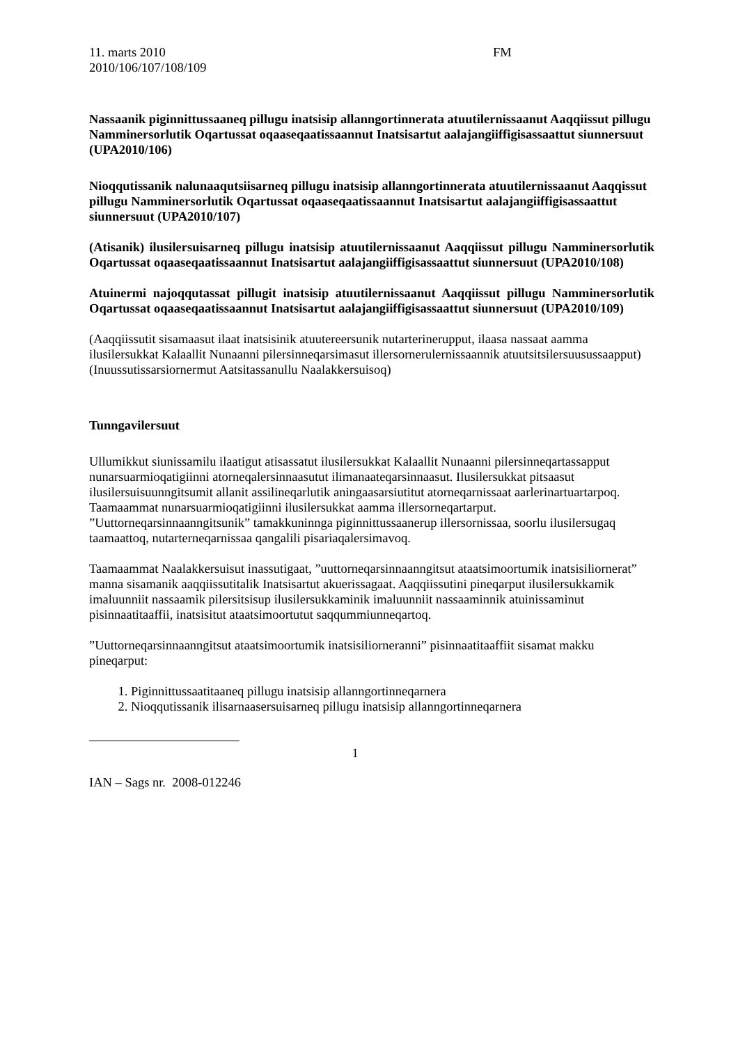11. marts 2010
2010/106/107/108/109
FM
Nassaanik piginnittussaaneq pillugu inatsisip allanngortinnerata atuutilernissaanut Aaqqiissut pillugu Namminersorlutik Oqartussat oqaaseqaatissaannut Inatsisartut aalajangiiffigisassaattut siunnersuut (UPA2010/106)
Nioqqutissanik nalunaaqutsiisarneq pillugu inatsisip allanngortinnerata atuutilernissaanut Aaqqissut pillugu Namminersorlutik Oqartussat oqaaseqaatissaannut Inatsisartut aalajangiiffigisassaattut siunnersuut (UPA2010/107)
(Atisanik) ilusilersuisarneq pillugu inatsisip atuutilernissaanut Aaqqiissut pillugu Namminersorlutik Oqartussat oqaaseqaatissaannut Inatsisartut aalajangiiffigisassaattut siunnersuut (UPA2010/108)
Atuinermi najoqqutassat pillugit inatsisip atuutilernissaanut Aaqqiissut pillugu Namminersorlutik Oqartussat oqaaseqaatissaannut Inatsisartut aalajangiiffigisassaattut siunnersuut (UPA2010/109)
(Aaqqiissutit sisamaasut ilaat inatsisinik atuutereersunik nutarterinerupput, ilaasa nassaat aamma ilusilersukkat Kalaallit Nunaanni pilersinneqarsimasut illersornerulernissaannik atuutsitsilersuusussaapput)
(Inuussutissarsiornermut Aatsitassanullu Naalakkersuisoq)
Tunngavilersuut
Ullumikkut siunissamilu ilaatigut atisassatut ilusilersukkat Kalaallit Nunaanni pilersinneqartassapput nunarsuarmioqatigiinni atorneqalersinnaasutut ilimanaateqarsinnaasut. Ilusilersukkat pitsaasut ilusilersuisuunngitsumit allanit assilineqarlutik aningaasarsiutitut atorneqarnissaat aarlerinartuartarpoq. Taamaammat nunarsuarmioqatigiinni ilusilersukkat aamma illersorneqartarput. ”Uuttorneqarsinnaanngitsunik” tamakkuninnga piginnittussaanerup illersornissaa, soorlu ilusilersugaq taamaattoq, nutarterneqarnissaa qangalili pisariaqalersimavoq.
Taamaammat Naalakkersuisut inassutigaat, ”uuttorneqarsinnaanngitsut ataatsimoortumik inatsisiliornerat” manna sisamanik aaqqiissutitalik Inatsisartut akuerissagaat. Aaqqiissutini pineqarput ilusilersukkamik imaluunniit nassaamik pilersitsisup ilusilersukkaminik imaluunniit nassaaminnik atuinissaminut pisinnaatitaaffii, inatsisitut ataatsimoortutut saqqummiunneqartoq.
”Uuttorneqarsinnaanngitsut ataatsimoortumik inatsisiliorneranni” pisinnaatitaaffiit sisamat makku pineqarput:
1. Piginnittussaatitaaneq pillugu inatsisip allanngortinneqarnera
2. Nioqqutissanik ilisarnaasersuisarneq pillugu inatsisip allanngortinneqarnera
1
IAN – Sags nr. 2008-012246